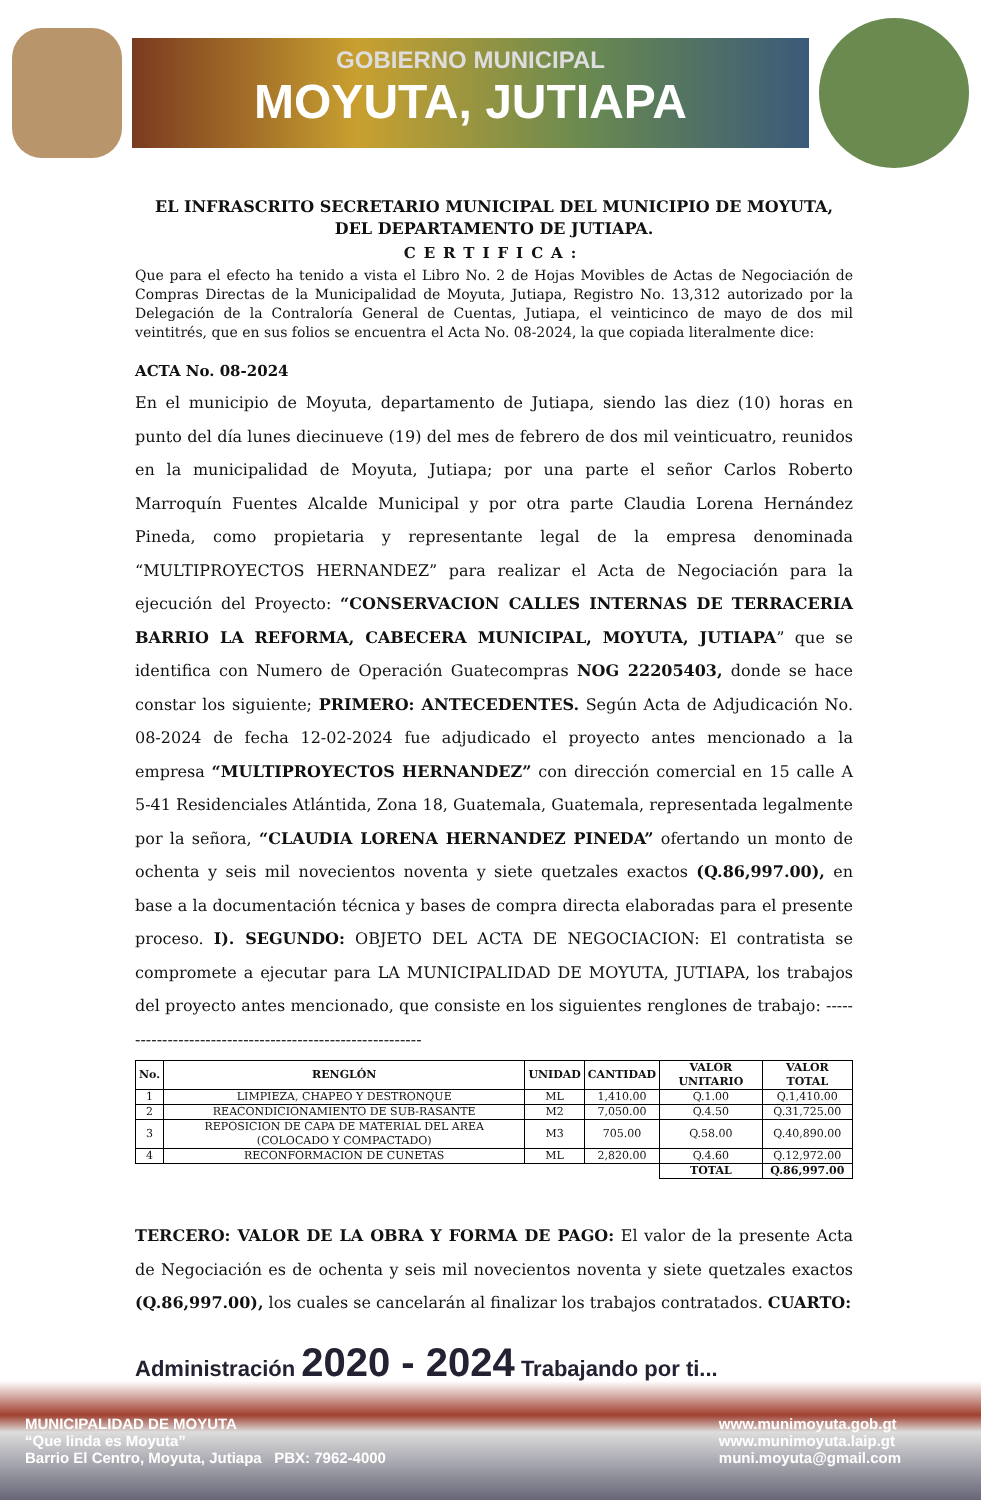GOBIERNO MUNICIPAL
MOYUTA, JUTIAPA
EL INFRASCRITO SECRETARIO MUNICIPAL DEL MUNICIPIO DE MOYUTA, DEL DEPARTAMENTO DE JUTIAPA.
CERTIFICA:
Que para el efecto ha tenido a vista el Libro No. 2 de Hojas Movibles de Actas de Negociación de Compras Directas de la Municipalidad de Moyuta, Jutiapa, Registro No. 13,312 autorizado por la Delegación de la Contraloría General de Cuentas, Jutiapa, el veinticinco de mayo de dos mil veintitrés, que en sus folios se encuentra el Acta No. 08-2024, la que copiada literalmente dice:
ACTA No. 08-2024
En el municipio de Moyuta, departamento de Jutiapa, siendo las diez (10) horas en punto del día lunes diecinueve (19) del mes de febrero de dos mil veinticuatro, reunidos en la municipalidad de Moyuta, Jutiapa; por una parte el señor Carlos Roberto Marroquín Fuentes Alcalde Municipal y por otra parte Claudia Lorena Hernández Pineda, como propietaria y representante legal de la empresa denominada “MULTIPROYECTOS HERNANDEZ” para realizar el Acta de Negociación para la ejecución del Proyecto: “CONSERVACION CALLES INTERNAS DE TERRACERIA BARRIO LA REFORMA, CABECERA MUNICIPAL, MOYUTA, JUTIAPA” que se identifica con Numero de Operación Guatecompras NOG 22205403, donde se hace constar los siguiente; PRIMERO: ANTECEDENTES. Según Acta de Adjudicación No. 08-2024 de fecha 12-02-2024 fue adjudicado el proyecto antes mencionado a la empresa “MULTIPROYECTOS HERNANDEZ” con dirección comercial en 15 calle A 5-41 Residenciales Atlántida, Zona 18, Guatemala, Guatemala, representada legalmente por la señora, “CLAUDIA LORENA HERNANDEZ PINEDA” ofertando un monto de ochenta y seis mil novecientos noventa y siete quetzales exactos (Q.86,997.00), en base a la documentación técnica y bases de compra directa elaboradas para el presente proceso. I). SEGUNDO: OBJETO DEL ACTA DE NEGOCIACION: El contratista se compromete a ejecutar para LA MUNICIPALIDAD DE MOYUTA, JUTIAPA, los trabajos del proyecto antes mencionado, que consiste en los siguientes renglones de trabajo: ----------------------------------------------------------
| No. | RENGLÓN | UNIDAD | CANTIDAD | VALOR UNITARIO | VALOR TOTAL |
| --- | --- | --- | --- | --- | --- |
| 1 | LIMPIEZA, CHAPEO Y DESTRONQUE | ML | 1,410.00 | Q.1.00 | Q.1,410.00 |
| 2 | REACONDICIONAMIENTO DE SUB-RASANTE | M2 | 7,050.00 | Q.4.50 | Q.31,725.00 |
| 3 | REPOSICION DE CAPA DE MATERIAL DEL AREA (COLOCADO Y COMPACTADO) | M3 | 705.00 | Q.58.00 | Q.40,890.00 |
| 4 | RECONFORMACION DE CUNETAS | ML | 2,820.00 | Q.4.60 | Q.12,972.00 |
| | | | | TOTAL | Q.86,997.00 |
TERCERO: VALOR DE LA OBRA Y FORMA DE PAGO: El valor de la presente Acta de Negociación es de ochenta y seis mil novecientos noventa y siete quetzales exactos (Q.86,997.00), los cuales se cancelarán al finalizar los trabajos contratados. CUARTO:
Administración 2020 - 2024 Trabajando por ti...
MUNICIPALIDAD DE MOYUTA
“Que linda es Moyuta”
Barrio El Centro, Moyuta, Jutiapa PBX: 7962-4000
www.munimoyuta.gob.gt
www.munimoyuta.laip.gt
muni.moyuta@gmail.com